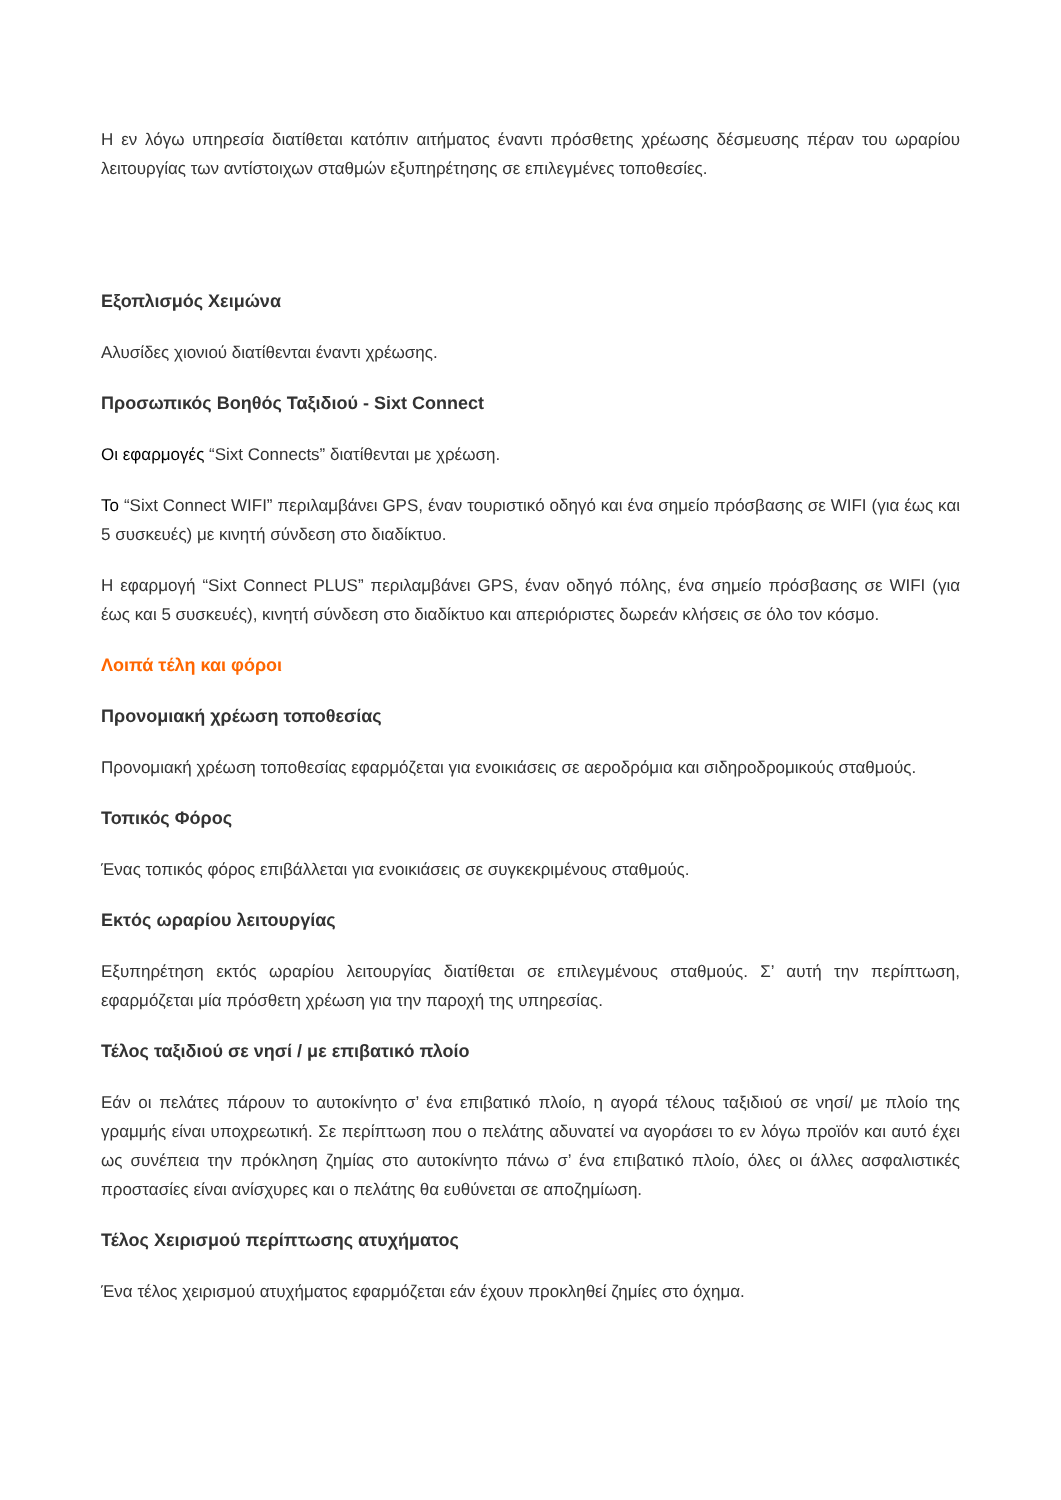Η εν λόγω υπηρεσία διατίθεται κατόπιν αιτήματος έναντι πρόσθετης χρέωσης δέσμευσης πέραν του ωραρίου λειτουργίας των αντίστοιχων σταθμών εξυπηρέτησης σε επιλεγμένες τοποθεσίες.
Εξοπλισμός Χειμώνα
Αλυσίδες χιονιού διατίθενται έναντι χρέωσης.
Προσωπικός Βοηθός Ταξιδιού - Sixt Connect
Οι εφαρμογές “Sixt Connects” διατίθενται με χρέωση.
Το “Sixt Connect WIFI” περιλαμβάνει GPS, έναν τουριστικό οδηγό και ένα σημείο πρόσβασης σε WIFI (για έως και 5 συσκευές) με κινητή σύνδεση στο διαδίκτυο.
Η εφαρμογή “Sixt Connect PLUS” περιλαμβάνει GPS, έναν οδηγό πόλης, ένα σημείο πρόσβασης σε WIFI (για έως και 5 συσκευές), κινητή σύνδεση στο διαδίκτυο και απεριόριστες δωρεάν κλήσεις σε όλο τον κόσμο.
Λοιπά τέλη και φόροι
Προνομιακή χρέωση τοποθεσίας
Προνομιακή χρέωση τοποθεσίας εφαρμόζεται για ενοικιάσεις σε αεροδρόμια και σιδηροδρομικούς σταθμούς.
Τοπικός Φόρος
Ένας τοπικός φόρος επιβάλλεται για ενοικιάσεις σε συγκεκριμένους σταθμούς.
Εκτός ωραρίου λειτουργίας
Εξυπηρέτηση εκτός ωραρίου λειτουργίας διατίθεται σε επιλεγμένους σταθμούς. Σ’ αυτή την περίπτωση, εφαρμόζεται μία πρόσθετη χρέωση για την παροχή της υπηρεσίας.
Τέλος ταξιδιού σε νησί / με επιβατικό πλοίο
Εάν οι πελάτες πάρουν το αυτοκίνητο σ’ ένα επιβατικό πλοίο, η αγορά τέλους ταξιδιού σε νησί/ με πλοίο της γραμμής είναι υποχρεωτική. Σε περίπτωση που ο πελάτης αδυνατεί να αγοράσει το εν λόγω προϊόν και αυτό έχει ως συνέπεια την πρόκληση ζημίας στο αυτοκίνητο πάνω σ’ ένα επιβατικό πλοίο, όλες οι άλλες ασφαλιστικές προστασίες είναι ανίσχυρες και ο πελάτης θα ευθύνεται σε αποζημίωση.
Τέλος Χειρισμού περίπτωσης ατυχήματος
Ένα τέλος χειρισμού ατυχήματος εφαρμόζεται εάν έχουν προκληθεί ζημίες στο όχημα.